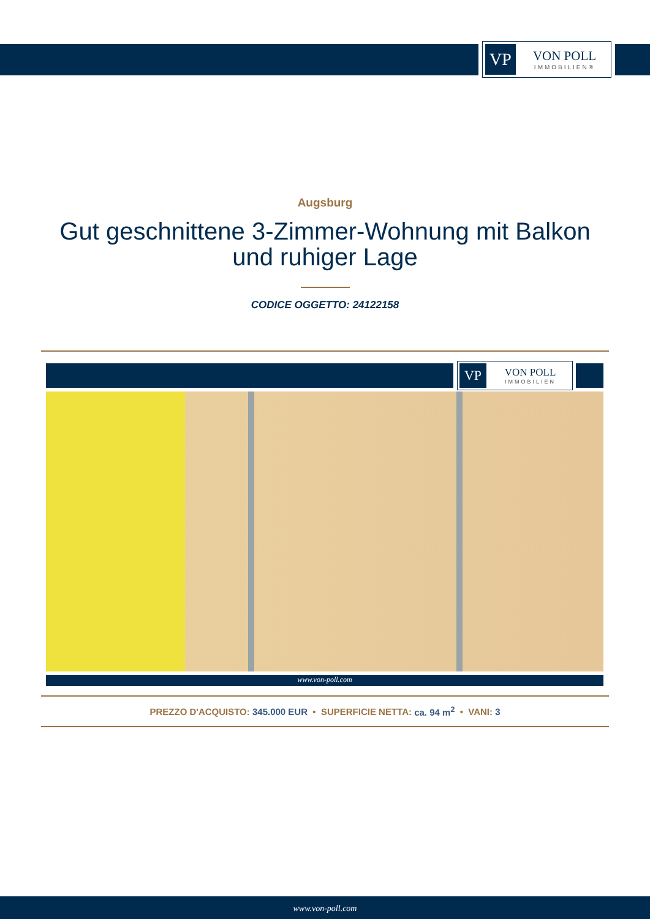VP
VON POLL
IMMOBILIEN®
Augsburg
Gut geschnittene 3-Zimmer-Wohnung mit Balkon
und ruhiger Lage
CODICE OGGETTO: 24122158
VP
VON POLL
IMMOBILIEN
www.von-poll.com
PREZZO D'ACQUISTO: 345.000 EUR • SUPERFICIE NETTA: ca. 94 m<sup>2</sup> • VANI: 3
www.von-poll.com